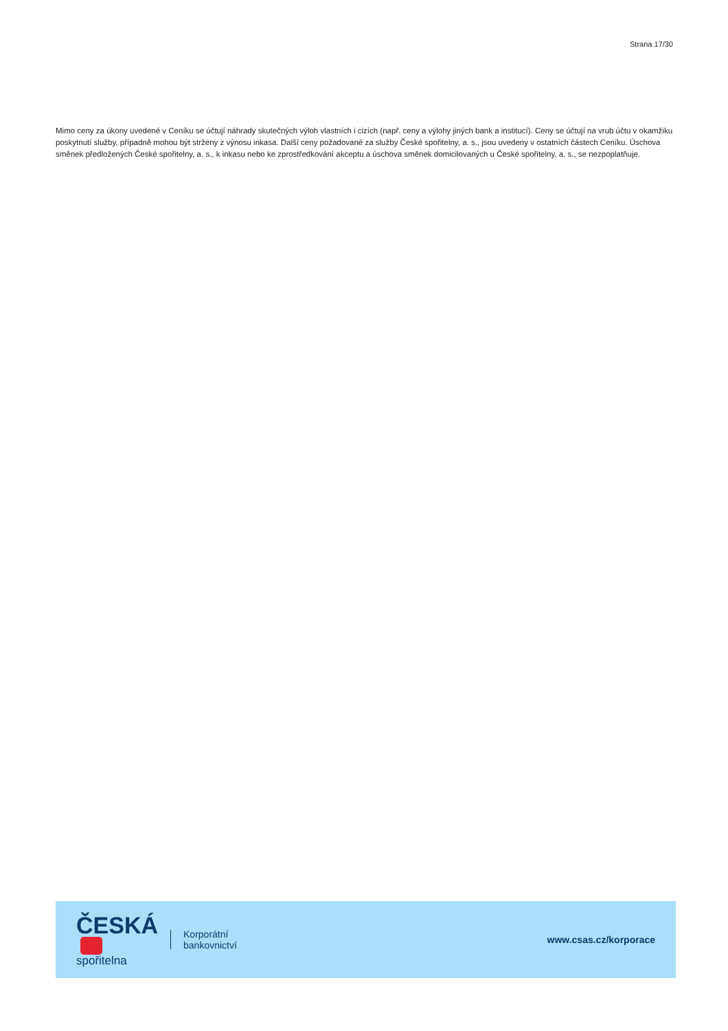Strana 17/30
Mimo ceny za úkony uvedené v Ceníku se účtují náhrady skutečných výloh vlastních i cizích (např. ceny a výlohy jiných bank a institucí). Ceny se účtují na vrub účtu v okamžiku poskytnutí služby, případně mohou být strženy z výnosu inkasa. Další ceny požadované za služby České spořitelny, a. s., jsou uvedeny v ostatních částech Ceníku. Úschova směnek předložených České spořitelny, a. s., k inkasu nebo ke zprostředkování akceptu a úschova směnek domicilovaných u České spořitelny, a. s., se nezpoplatňuje.
ČESKÁ
spořitelna
Korporátní
bankovnictví
www.csas.cz/korporace